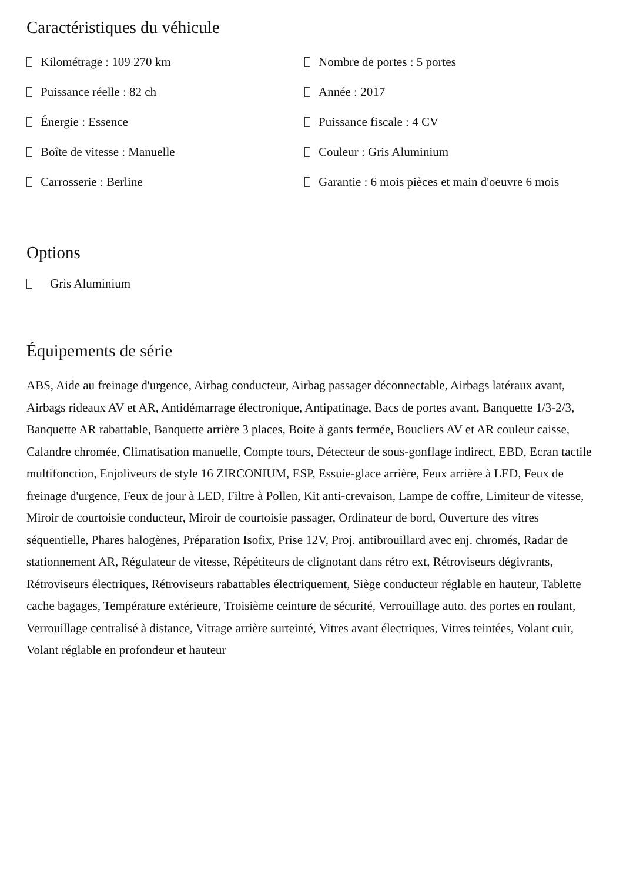Caractéristiques du véhicule
Kilométrage : 109 270 km
Nombre de portes : 5 portes
Puissance réelle : 82 ch
Année : 2017
Énergie : Essence
Puissance fiscale : 4 CV
Boîte de vitesse : Manuelle
Couleur : Gris Aluminium
Carrosserie : Berline
Garantie : 6 mois pièces et main d'oeuvre 6 mois
Options
Gris Aluminium
Équipements de série
ABS, Aide au freinage d'urgence, Airbag conducteur, Airbag passager déconnectable, Airbags latéraux avant, Airbags rideaux AV et AR, Antidémarrage électronique, Antipatinage, Bacs de portes avant, Banquette 1/3-2/3, Banquette AR rabattable, Banquette arrière 3 places, Boite à gants fermée, Boucliers AV et AR couleur caisse, Calandre chromée, Climatisation manuelle, Compte tours, Détecteur de sous-gonflage indirect, EBD, Ecran tactile multifonction, Enjoliveurs de style 16 ZIRCONIUM, ESP, Essuie-glace arrière, Feux arrière à LED, Feux de freinage d'urgence, Feux de jour à LED, Filtre à Pollen, Kit anti-crevaison, Lampe de coffre, Limiteur de vitesse, Miroir de courtoisie conducteur, Miroir de courtoisie passager, Ordinateur de bord, Ouverture des vitres séquentielle, Phares halogènes, Préparation Isofix, Prise 12V, Proj. antibrouillard avec enj. chromés, Radar de stationnement AR, Régulateur de vitesse, Répétiteurs de clignotant dans rétro ext, Rétroviseurs dégivrants, Rétroviseurs électriques, Rétroviseurs rabattables électriquement, Siège conducteur réglable en hauteur, Tablette cache bagages, Température extérieure, Troisième ceinture de sécurité, Verrouillage auto. des portes en roulant, Verrouillage centralisé à distance, Vitrage arrière surteinté, Vitres avant électriques, Vitres teintées, Volant cuir, Volant réglable en profondeur et hauteur